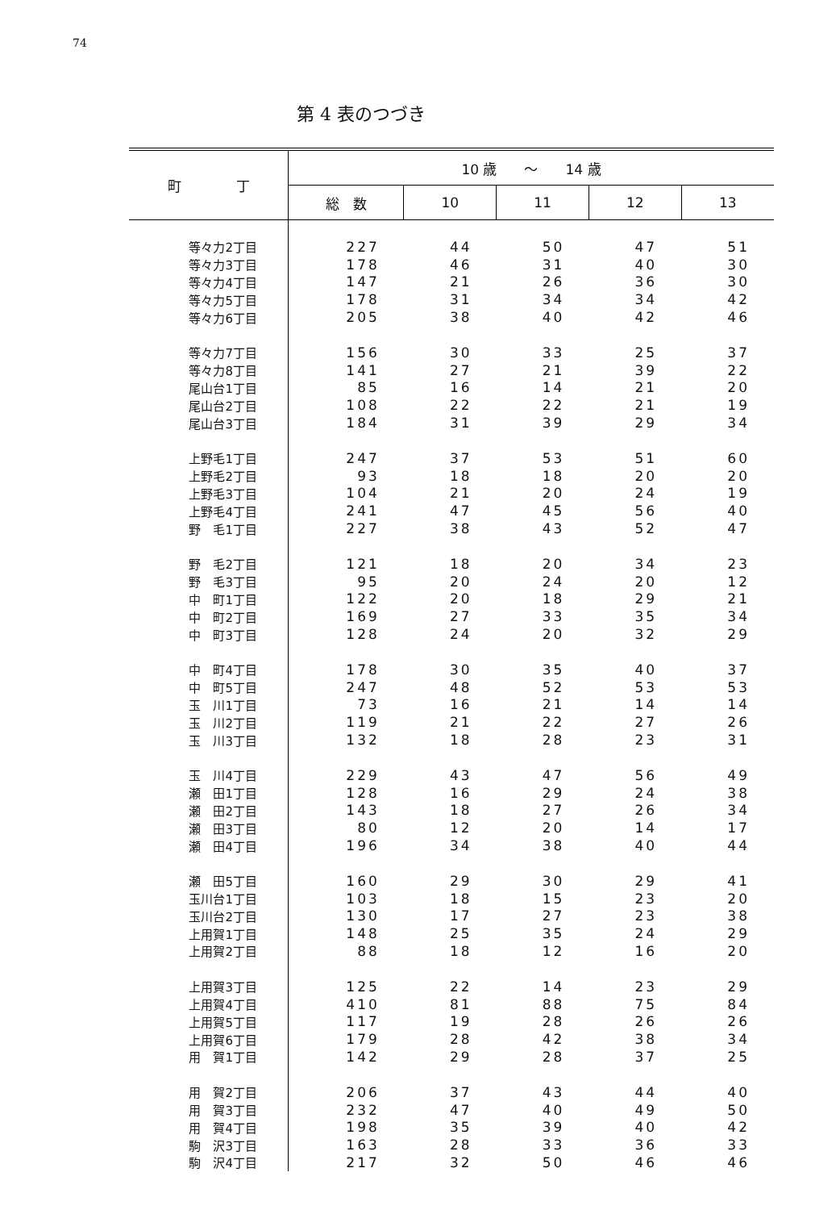74
第 4 表のつづき
| 町 丁 | 10 歳 ～ 14 歳 | | | | |
| --- | --- | --- | --- | --- | --- |
| | 総 数 | 10 | 11 | 12 | 13 |
| 等々力2丁目 | 227 | 44 | 50 | 47 | 51 |
| 等々力3丁目 | 178 | 46 | 31 | 40 | 30 |
| 等々力4丁目 | 147 | 21 | 26 | 36 | 30 |
| 等々力5丁目 | 178 | 31 | 34 | 34 | 42 |
| 等々力6丁目 | 205 | 38 | 40 | 42 | 46 |
| 等々力7丁目 | 156 | 30 | 33 | 25 | 37 |
| 等々力8丁目 | 141 | 27 | 21 | 39 | 22 |
| 尾山台1丁目 | 85 | 16 | 14 | 21 | 20 |
| 尾山台2丁目 | 108 | 22 | 22 | 21 | 19 |
| 尾山台3丁目 | 184 | 31 | 39 | 29 | 34 |
| 上野毛1丁目 | 247 | 37 | 53 | 51 | 60 |
| 上野毛2丁目 | 93 | 18 | 18 | 20 | 20 |
| 上野毛3丁目 | 104 | 21 | 20 | 24 | 19 |
| 上野毛4丁目 | 241 | 47 | 45 | 56 | 40 |
| 野 毛1丁目 | 227 | 38 | 43 | 52 | 47 |
| 野 毛2丁目 | 121 | 18 | 20 | 34 | 23 |
| 野 毛3丁目 | 95 | 20 | 24 | 20 | 12 |
| 中 町1丁目 | 122 | 20 | 18 | 29 | 21 |
| 中 町2丁目 | 169 | 27 | 33 | 35 | 34 |
| 中 町3丁目 | 128 | 24 | 20 | 32 | 29 |
| 中 町4丁目 | 178 | 30 | 35 | 40 | 37 |
| 中 町5丁目 | 247 | 48 | 52 | 53 | 53 |
| 玉 川1丁目 | 73 | 16 | 21 | 14 | 14 |
| 玉 川2丁目 | 119 | 21 | 22 | 27 | 26 |
| 玉 川3丁目 | 132 | 18 | 28 | 23 | 31 |
| 玉 川4丁目 | 229 | 43 | 47 | 56 | 49 |
| 瀬 田1丁目 | 128 | 16 | 29 | 24 | 38 |
| 瀬 田2丁目 | 143 | 18 | 27 | 26 | 34 |
| 瀬 田3丁目 | 80 | 12 | 20 | 14 | 17 |
| 瀬 田4丁目 | 196 | 34 | 38 | 40 | 44 |
| 瀬 田5丁目 | 160 | 29 | 30 | 29 | 41 |
| 玉川台1丁目 | 103 | 18 | 15 | 23 | 20 |
| 玉川台2丁目 | 130 | 17 | 27 | 23 | 38 |
| 上用賀1丁目 | 148 | 25 | 35 | 24 | 29 |
| 上用賀2丁目 | 88 | 18 | 12 | 16 | 20 |
| 上用賀3丁目 | 125 | 22 | 14 | 23 | 29 |
| 上用賀4丁目 | 410 | 81 | 88 | 75 | 84 |
| 上用賀5丁目 | 117 | 19 | 28 | 26 | 26 |
| 上用賀6丁目 | 179 | 28 | 42 | 38 | 34 |
| 用 賀1丁目 | 142 | 29 | 28 | 37 | 25 |
| 用 賀2丁目 | 206 | 37 | 43 | 44 | 40 |
| 用 賀3丁目 | 232 | 47 | 40 | 49 | 50 |
| 用 賀4丁目 | 198 | 35 | 39 | 40 | 42 |
| 駒 沢3丁目 | 163 | 28 | 33 | 36 | 33 |
| 駒 沢4丁目 | 217 | 32 | 50 | 46 | 46 |